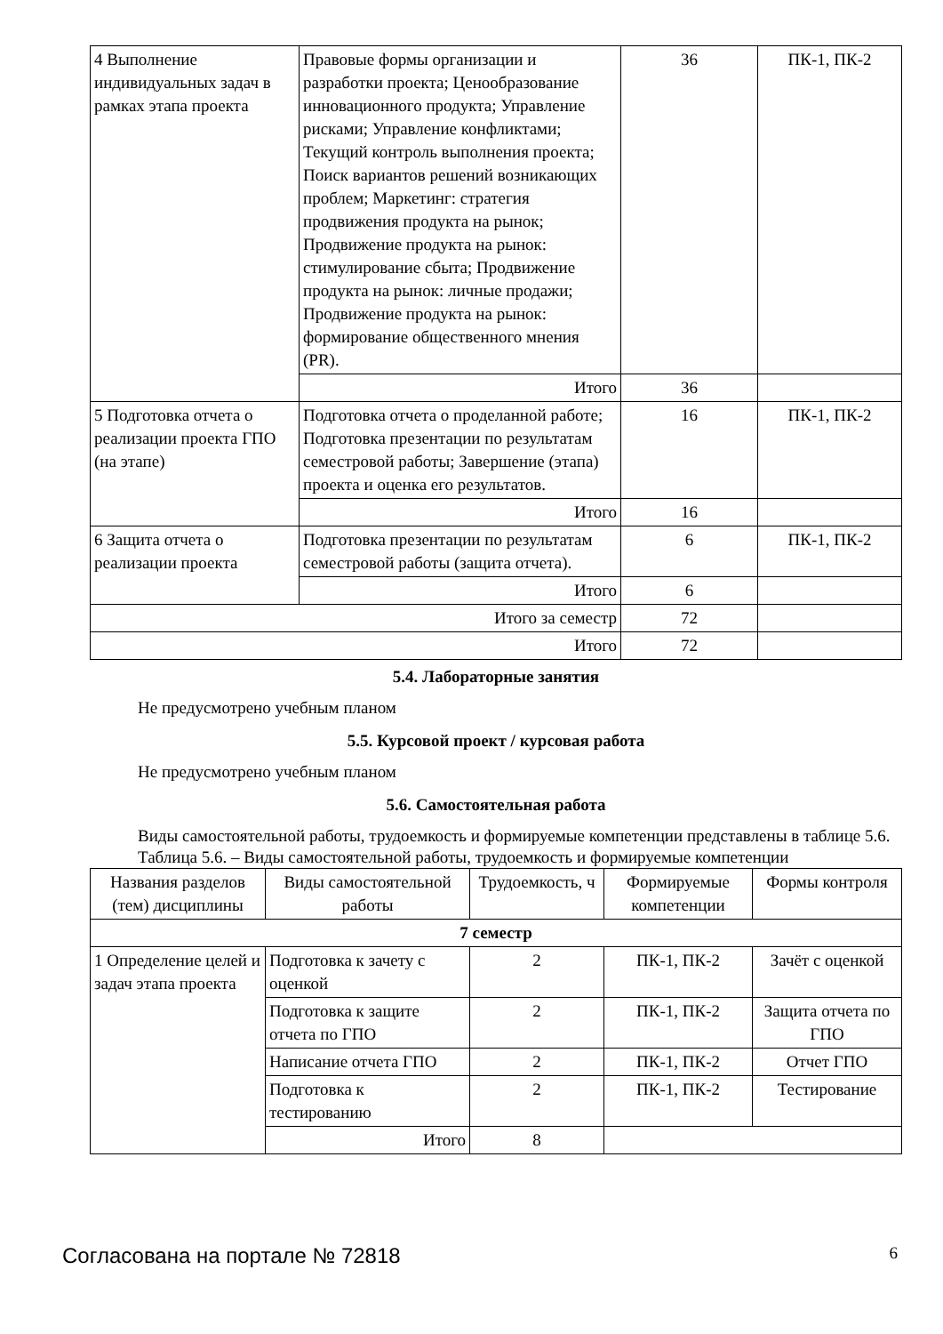| 4 Выполнение индивидуальных задач в рамках этапа проекта | Правовые формы организации и разработки проекта; Ценообразование инновационного продукта; Управление рисками; Управление конфликтами; Текущий контроль выполнения проекта; Поиск вариантов решений возникающих проблем; Маркетинг: стратегия продвижения продукта на рынок; Продвижение продукта на рынок: стимулирование сбыта; Продвижение продукта на рынок: личные продажи; Продвижение продукта на рынок: формирование общественного мнения (PR). | 36 | ПК-1, ПК-2 |
| | Итого | 36 | |
| 5 Подготовка отчета о реализации проекта ГПО (на этапе) | Подготовка отчета о проделанной работе; Подготовка презентации по результатам семестровой работы; Завершение (этапа) проекта и оценка его результатов. | 16 | ПК-1, ПК-2 |
| | Итого | 16 | |
| 6 Защита отчета о реализации проекта | Подготовка презентации по результатам семестровой работы (защита отчета). | 6 | ПК-1, ПК-2 |
| | Итого | 6 | |
| Итого за семестр | | 72 | |
| Итого | | 72 | |
5.4. Лабораторные занятия
Не предусмотрено учебным планом
5.5. Курсовой проект / курсовая работа
Не предусмотрено учебным планом
5.6. Самостоятельная работа
Виды самостоятельной работы, трудоемкость и формируемые компетенции представлены в таблице 5.6.
Таблица 5.6. – Виды самостоятельной работы, трудоемкость и формируемые компетенции
| Названия разделов (тем) дисциплины | Виды самостоятельной работы | Трудоемкость, ч | Формируемые компетенции | Формы контроля |
| --- | --- | --- | --- | --- |
| 7 семестр | | | | |
| 1 Определение целей и задач этапа проекта | Подготовка к зачету с оценкой | 2 | ПК-1, ПК-2 | Зачёт с оценкой |
| | Подготовка к защите отчета по ГПО | 2 | ПК-1, ПК-2 | Защита отчета по ГПО |
| | Написание отчета ГПО | 2 | ПК-1, ПК-2 | Отчет ГПО |
| | Подготовка к тестированию | 2 | ПК-1, ПК-2 | Тестирование |
| | Итого | 8 | | |
Согласована на портале № 72818 6